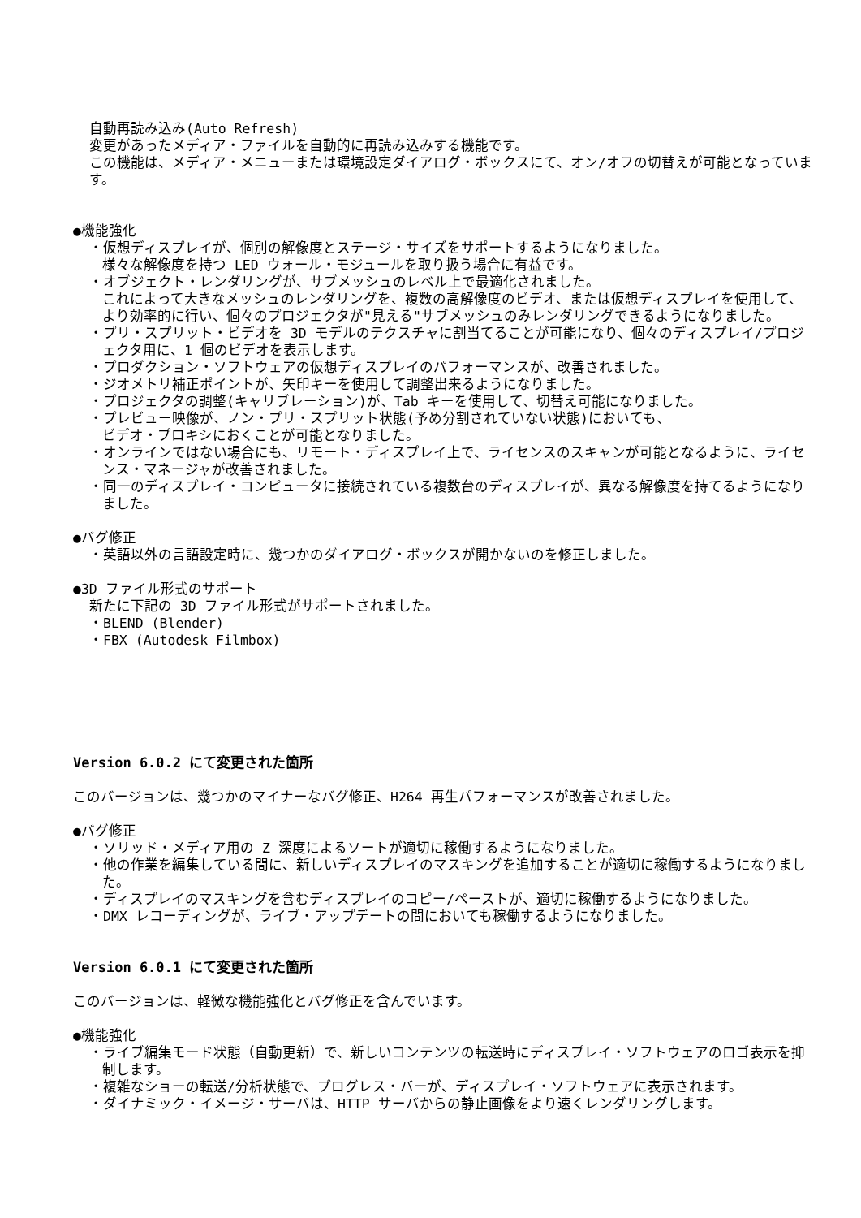自動再読み込み(Auto Refresh)
変更があったメディア・ファイルを自動的に再読み込みする機能です。
この機能は、メディア・メニューまたは環境設定ダイアログ・ボックスにて、オン/オフの切替えが可能となっています。
●機能強化
・仮想ディスプレイが、個別の解像度とステージ・サイズをサポートするようになりました。
様々な解像度を持つ LED ウォール・モジュールを取り扱う場合に有益です。
・オブジェクト・レンダリングが、サブメッシュのレベル上で最適化されました。
これによって大きなメッシュのレンダリングを、複数の高解像度のビデオ、または仮想ディスプレイを使用して、より効率的に行い、個々のプロジェクタが"見える"サブメッシュのみレンダリングできるようになりました。
・プリ・スプリット・ビデオを 3D モデルのテクスチャに割当てることが可能になり、個々のディスプレイ/プロジェクタ用に、1 個のビデオを表示します。
・プロダクション・ソフトウェアの仮想ディスプレイのパフォーマンスが、改善されました。
・ジオメトリ補正ポイントが、矢印キーを使用して調整出来るようになりました。
・プロジェクタの調整(キャリブレーション)が、Tab キーを使用して、切替え可能になりました。
・プレビュー映像が、ノン・プリ・スプリット状態(予め分割されていない状態)においても、
ビデオ・プロキシにおくことが可能となりました。
・オンラインではない場合にも、リモート・ディスプレイ上で、ライセンスのスキャンが可能となるように、ライセンス・マネージャが改善されました。
・同一のディスプレイ・コンピュータに接続されている複数台のディスプレイが、異なる解像度を持てるようになりました。
●バグ修正
・英語以外の言語設定時に、幾つかのダイアログ・ボックスが開かないのを修正しました。
●3D ファイル形式のサポート
新たに下記の 3D ファイル形式がサポートされました。
・BLEND (Blender)
・FBX (Autodesk Filmbox)
Version 6.0.2 にて変更された箇所
このバージョンは、幾つかのマイナーなバグ修正、H264 再生パフォーマンスが改善されました。
●バグ修正
・ソリッド・メディア用の Z 深度によるソートが適切に稼働するようになりました。
・他の作業を編集している間に、新しいディスプレイのマスキングを追加することが適切に稼働するようになりました。
・ディスプレイのマスキングを含むディスプレイのコピー/ペーストが、適切に稼働するようになりました。
・DMX レコーディングが、ライブ・アップデートの間においても稼働するようになりました。
Version 6.0.1 にて変更された箇所
このバージョンは、軽微な機能強化とバグ修正を含んでいます。
●機能強化
・ライブ編集モード状態（自動更新）で、新しいコンテンツの転送時にディスプレイ・ソフトウェアのロゴ表示を抑制します。
・複雑なショーの転送/分析状態で、プログレス・バーが、ディスプレイ・ソフトウェアに表示されます。
・ダイナミック・イメージ・サーバは、HTTP サーバからの静止画像をより速くレンダリングします。